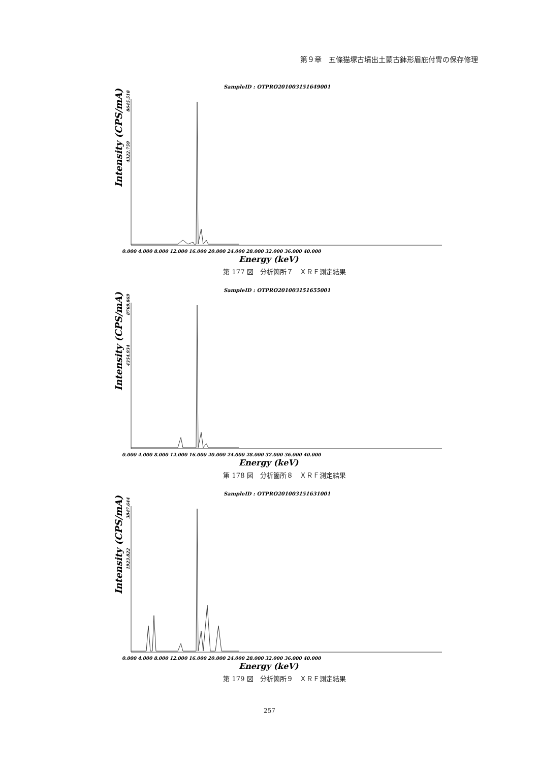第９章　五條猫塚古墳出土蒙古鉢形眉庇付冑の保存修理
SampleID : OTPRO201003151649001
Intensity (CPS/mA)
8645.518
4322.759
0.000 4.000 8.000 12.000 16.000 20.000 24.000 28.000 32.000 36.000 40.000
Energy (keV)
第 177 図　分析箇所７　ＸＲＦ測定結果
SampleID : OTPRO201003151655001
Intensity (CPS/mA)
8709.869
4354.934
0.000 4.000 8.000 12.000 16.000 20.000 24.000 28.000 32.000 36.000 40.000
Energy (keV)
第 178 図　分析箇所８　ＸＲＦ測定結果
SampleID : OTPRO201003151631001
Intensity (CPS/mA)
3847.644
1923.822
0.000 4.000 8.000 12.000 16.000 20.000 24.000 28.000 32.000 36.000 40.000
Energy (keV)
第 179 図　分析箇所９　ＸＲＦ測定結果
257